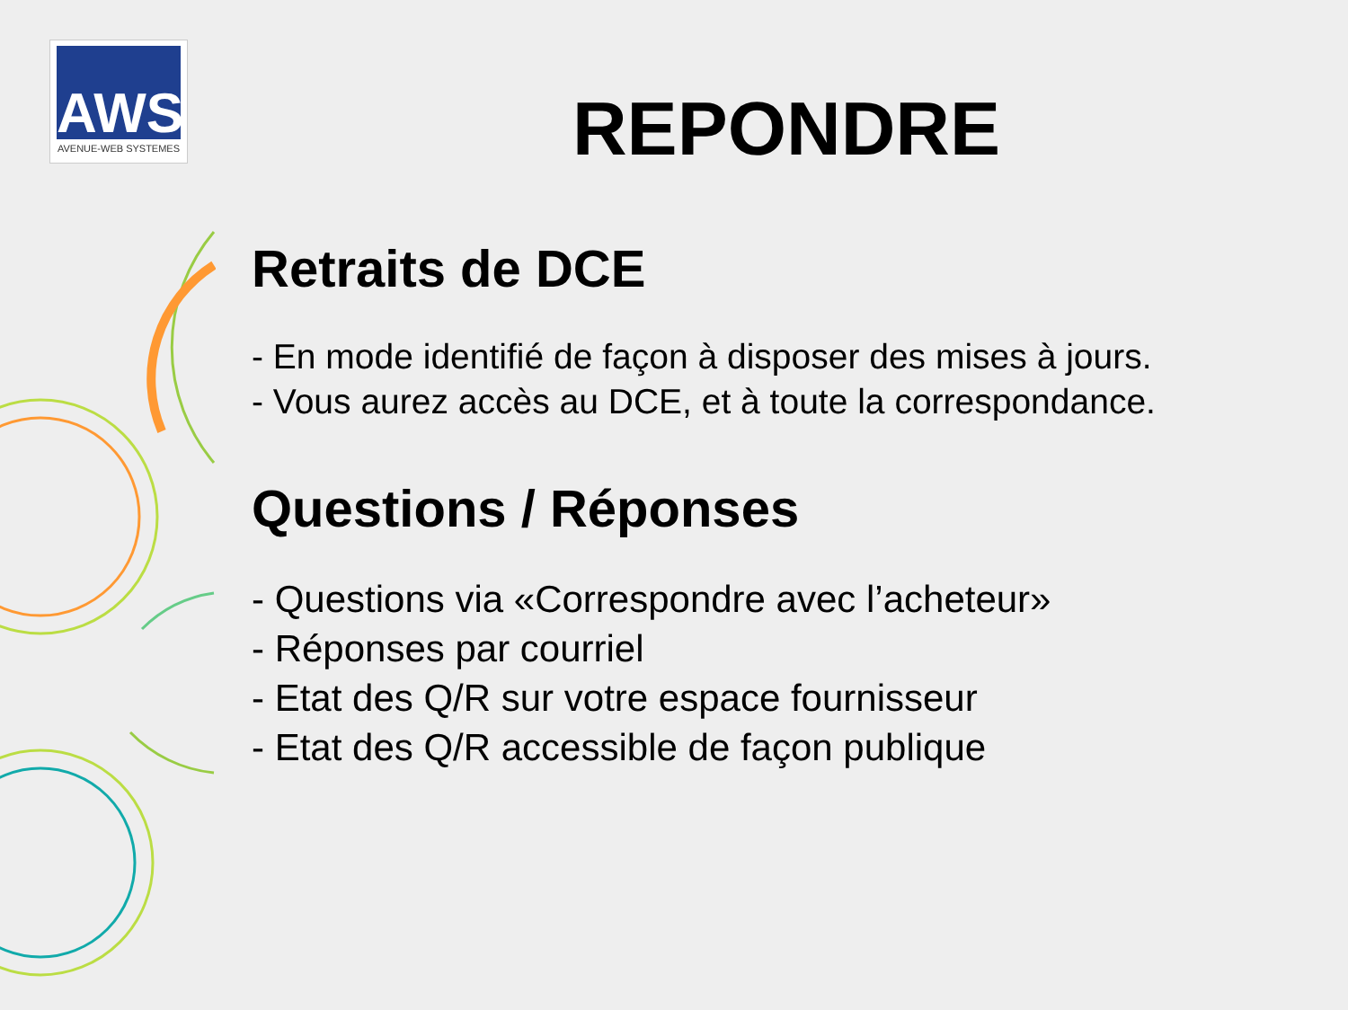AWS
AVENUE-WEB SYSTEMES
REPONDRE
Retraits de DCE
- En mode identifié de façon à disposer des mises à jours.
- Vous aurez accès au DCE, et à toute la correspondance.
Questions / Réponses
- Questions via «Correspondre avec l’acheteur»
- Réponses par courriel
- Etat des Q/R sur votre espace fournisseur
- Etat des Q/R accessible de façon publique